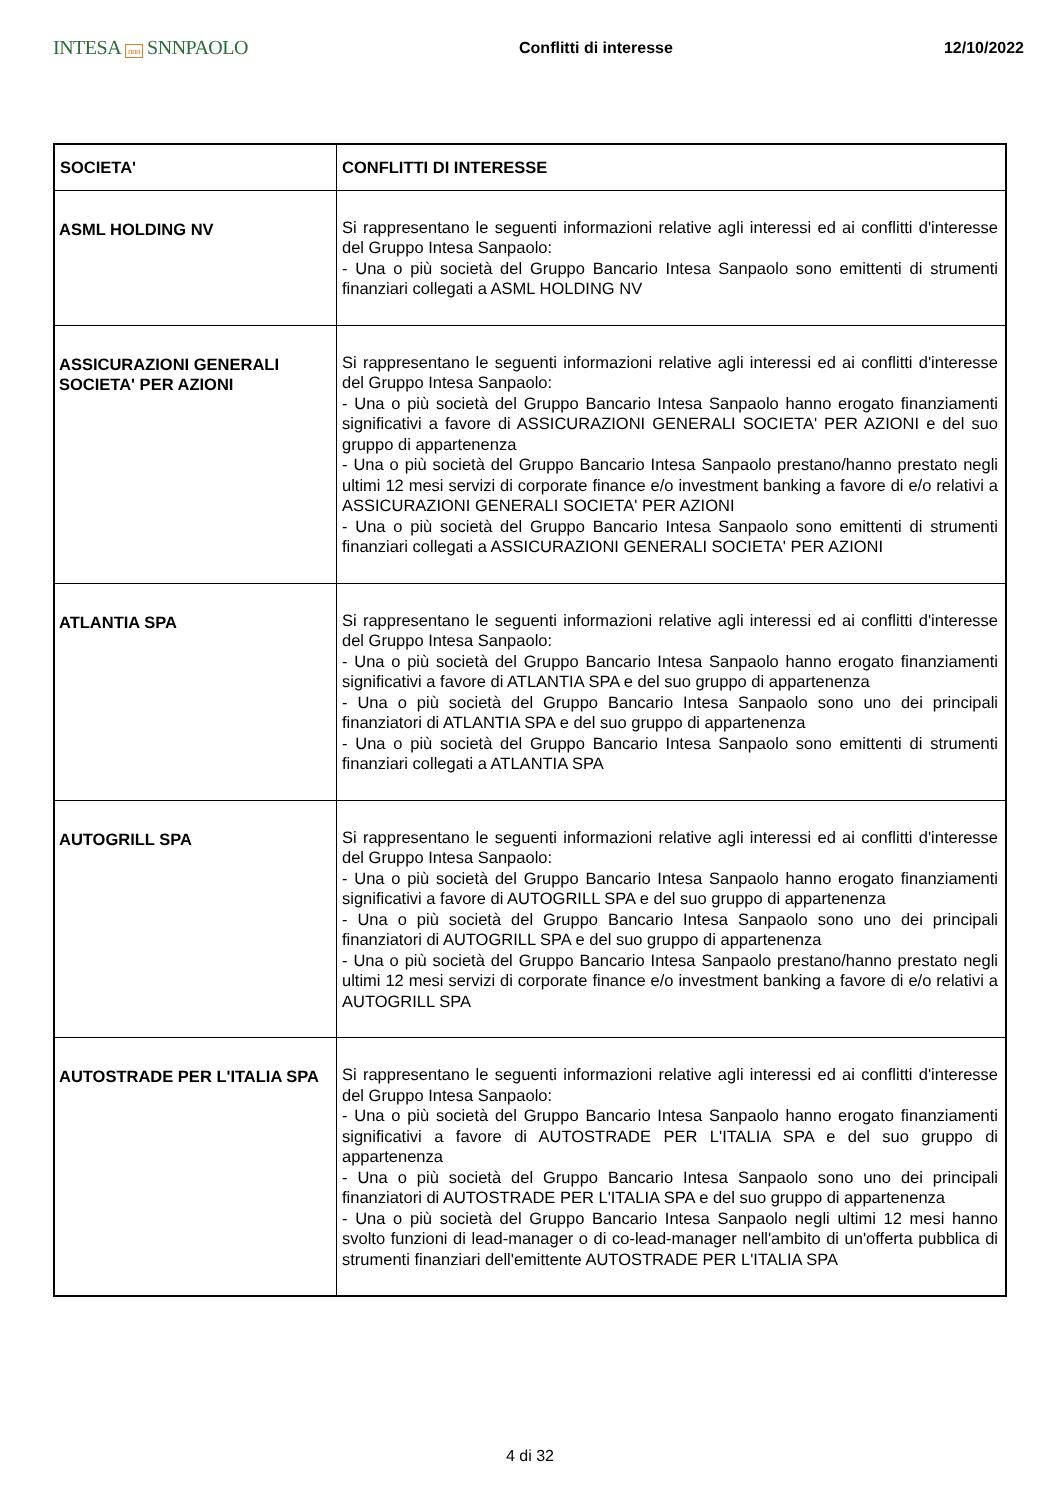INTESA nnn SNNPAOLO
Conflitti di interesse 12/10/2022
| SOCIETA' | CONFLITTI DI INTERESSE |
| --- | --- |
| ASML HOLDING NV | Si rappresentano le seguenti informazioni relative agli interessi ed ai conflitti d'interesse del Gruppo Intesa Sanpaolo: - Una o più società del Gruppo Bancario Intesa Sanpaolo sono emittenti di strumenti finanziari collegati a ASML HOLDING NV |
| ASSICURAZIONI GENERALI SOCIETA' PER AZIONI | Si rappresentano le seguenti informazioni relative agli interessi ed ai conflitti d'interesse del Gruppo Intesa Sanpaolo: - Una o più società del Gruppo Bancario Intesa Sanpaolo hanno erogato finanziamenti significativi a favore di ASSICURAZIONI GENERALI SOCIETA' PER AZIONI e del suo gruppo di appartenenza - Una o più società del Gruppo Bancario Intesa Sanpaolo prestano/hanno prestato negli ultimi 12 mesi servizi di corporate finance e/o investment banking a favore di e/o relativi a ASSICURAZIONI GENERALI SOCIETA' PER AZIONI - Una o più società del Gruppo Bancario Intesa Sanpaolo sono emittenti di strumenti finanziari collegati a ASSICURAZIONI GENERALI SOCIETA' PER AZIONI |
| ATLANTIA SPA | Si rappresentano le seguenti informazioni relative agli interessi ed ai conflitti d'interesse del Gruppo Intesa Sanpaolo: - Una o più società del Gruppo Bancario Intesa Sanpaolo hanno erogato finanziamenti significativi a favore di ATLANTIA SPA e del suo gruppo di appartenenza - Una o più società del Gruppo Bancario Intesa Sanpaolo sono uno dei principali finanziatori di ATLANTIA SPA e del suo gruppo di appartenenza - Una o più società del Gruppo Bancario Intesa Sanpaolo sono emittenti di strumenti finanziari collegati a ATLANTIA SPA |
| AUTOGRILL SPA | Si rappresentano le seguenti informazioni relative agli interessi ed ai conflitti d'interesse del Gruppo Intesa Sanpaolo: - Una o più società del Gruppo Bancario Intesa Sanpaolo hanno erogato finanziamenti significativi a favore di AUTOGRILL SPA e del suo gruppo di appartenenza - Una o più società del Gruppo Bancario Intesa Sanpaolo sono uno dei principali finanziatori di AUTOGRILL SPA e del suo gruppo di appartenenza - Una o più società del Gruppo Bancario Intesa Sanpaolo prestano/hanno prestato negli ultimi 12 mesi servizi di corporate finance e/o investment banking a favore di e/o relativi a AUTOGRILL SPA |
| AUTOSTRADE PER L'ITALIA SPA | Si rappresentano le seguenti informazioni relative agli interessi ed ai conflitti d'interesse del Gruppo Intesa Sanpaolo: - Una o più società del Gruppo Bancario Intesa Sanpaolo hanno erogato finanziamenti significativi a favore di AUTOSTRADE PER L'ITALIA SPA e del suo gruppo di appartenenza - Una o più società del Gruppo Bancario Intesa Sanpaolo sono uno dei principali finanziatori di AUTOSTRADE PER L'ITALIA SPA e del suo gruppo di appartenenza - Una o più società del Gruppo Bancario Intesa Sanpaolo negli ultimi 12 mesi hanno svolto funzioni di lead-manager o di co-lead-manager nell'ambito di un'offerta pubblica di strumenti finanziari dell'emittente AUTOSTRADE PER L'ITALIA SPA |
4 di 32